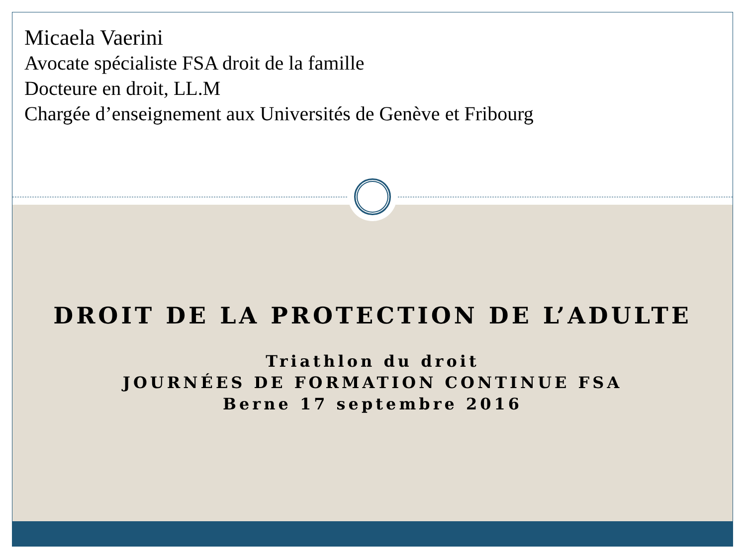Micaela Vaerini
Avocate spécialiste FSA droit de la famille
Docteure en droit, LL.M
Chargée d’enseignement aux Universités de Genève et Fribourg
DROIT DE LA PROTECTION DE L’ADULTE
Triathlon du droit
JOURNÉES DE FORMATION CONTINUE FSA
Berne 17 septembre 2016